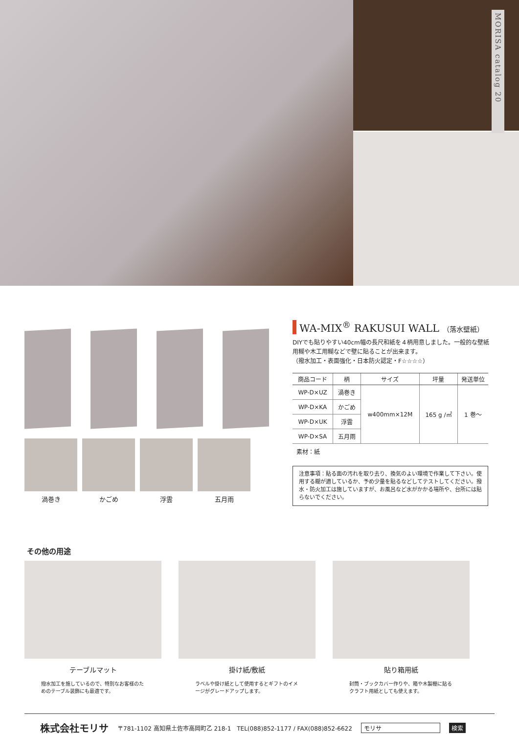MORISA catalog 20
渦巻き かごめ 浮雲 五月雨
WA-MIX<sup>®</sup> RAKUSUI WALL （落水壁紙）
DIYでも貼りやすい40cm幅の長尺和紙を４柄用意しました。一般的な壁紙用糊や木工用糊などで壁に貼ることが出来ます。
（撥水加工・表面強化・日本防火認定・F☆☆☆☆）
| 商品コード | 柄 | サイズ | 坪量 | 発送単位 |
| --- | --- | --- | --- | --- |
| WP-D×UZ | 渦巻き | w400mm×12M | 165 g /㎡ | 1 巻～ |
| WP-D×KA | かごめ | | | |
| WP-D×UK | 浮雲 | | | |
| WP-D×SA | 五月雨 | | | |
素材：紙
注意事項：貼る面の汚れを取り去り、換気のよい環境で作業して下さい。使用する糊が適しているか、予め少量を貼るなどしてテストしてください。撥水・防火加工は施していますが、お風呂など水がかかる場所や、台所には貼らないでください。
その他の用途
テーブルマット
撥水加工を施しているので、特別なお客様のためのテーブル装飾にも最適です。
掛け紙/敷紙
ラベルや掛け紙として使用するとギフトのイメージがグレードアップします。
貼り箱用紙
封筒・ブックカバー作りや、箱や木製棚に貼るクラフト用紙としても使えます。
株式会社モリサ 〒781-1102 高知県土佐市高岡町乙 218-1　TEL(088)852-1177 / FAX(088)852-6622 モリサ 検索